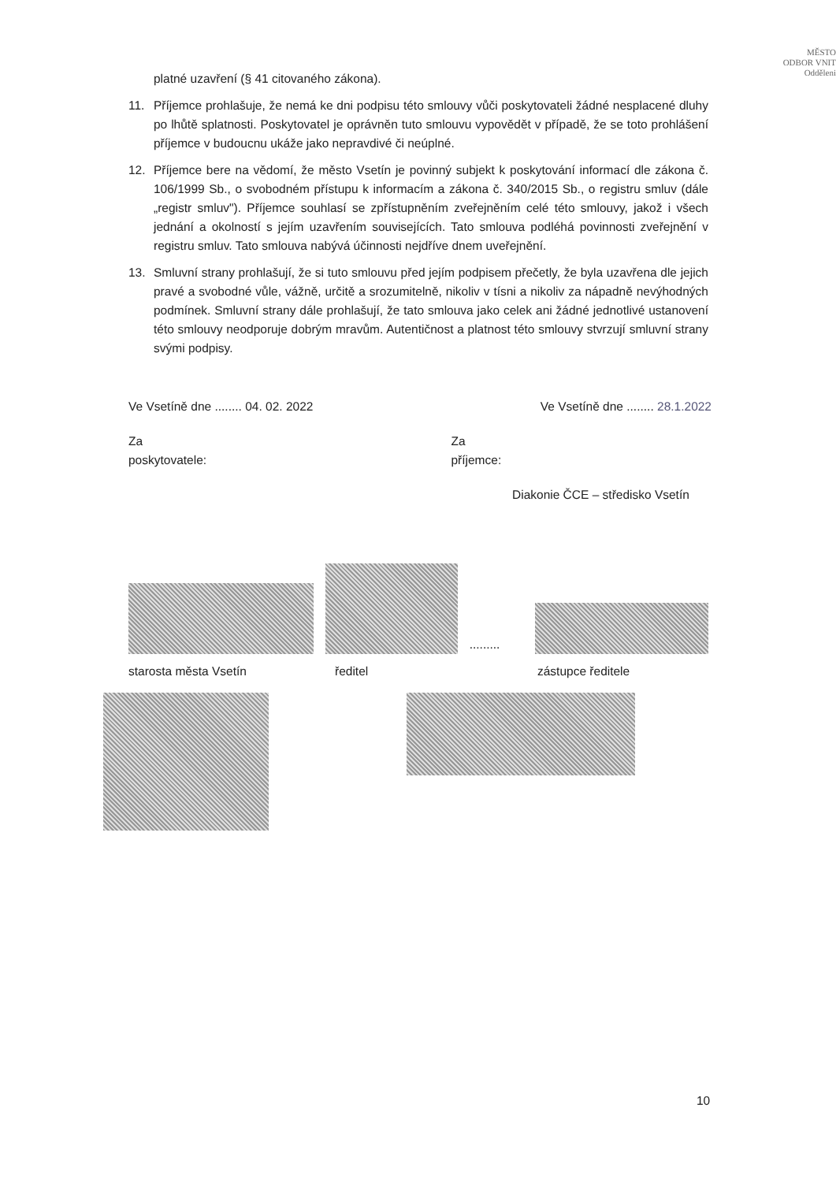MĚSTO
ODBOR VNIT
Odděleni
platné uzavření (§ 41 citovaného zákona).
11. Příjemce prohlašuje, že nemá ke dni podpisu této smlouvy vůči poskytovateli žádné nesplacené dluhy po lhůtě splatnosti. Poskytovatel je oprávněn tuto smlouvu vypovědět v případě, že se toto prohlášení příjemce v budoucnu ukáže jako nepravdivé či neúplné.
12. Příjemce bere na vědomí, že město Vsetín je povinný subjekt k poskytování informací dle zákona č. 106/1999 Sb., o svobodném přístupu k informacím a zákona č. 340/2015 Sb., o registru smluv (dále „registr smluv"). Příjemce souhlasí se zpřístupněním zveřejněním celé této smlouvy, jakož i všech jednání a okolností s jejím uzavřením souvisejících. Tato smlouva podléhá povinnosti zveřejnění v registru smluv. Tato smlouva nabývá účinnosti nejdříve dnem uveřejnění.
13. Smluvní strany prohlašují, že si tuto smlouvu před jejím podpisem přečetly, že byla uzavřena dle jejich pravé a svobodné vůle, vážně, určitě a srozumitelně, nikoliv v tísni a nikoliv za nápadně nevýhodných podmínek. Smluvní strany dále prohlašují, že tato smlouva jako celek ani žádné jednotlivé ustanovení této smlouvy neodporuje dobrým mravům. Autentičnost a platnost této smlouvy stvrzují smluvní strany svými podpisy.
Ve Vsetíně dne ........ 04. 02. 2022 Ve Vsetíně dne ........ 28.1.2022
Za poskytovatele: Za příjemce:
Diakonie ČCE – středisko Vsetín
.........
starosta města Vsetín ředitel zástupce ředitele
10